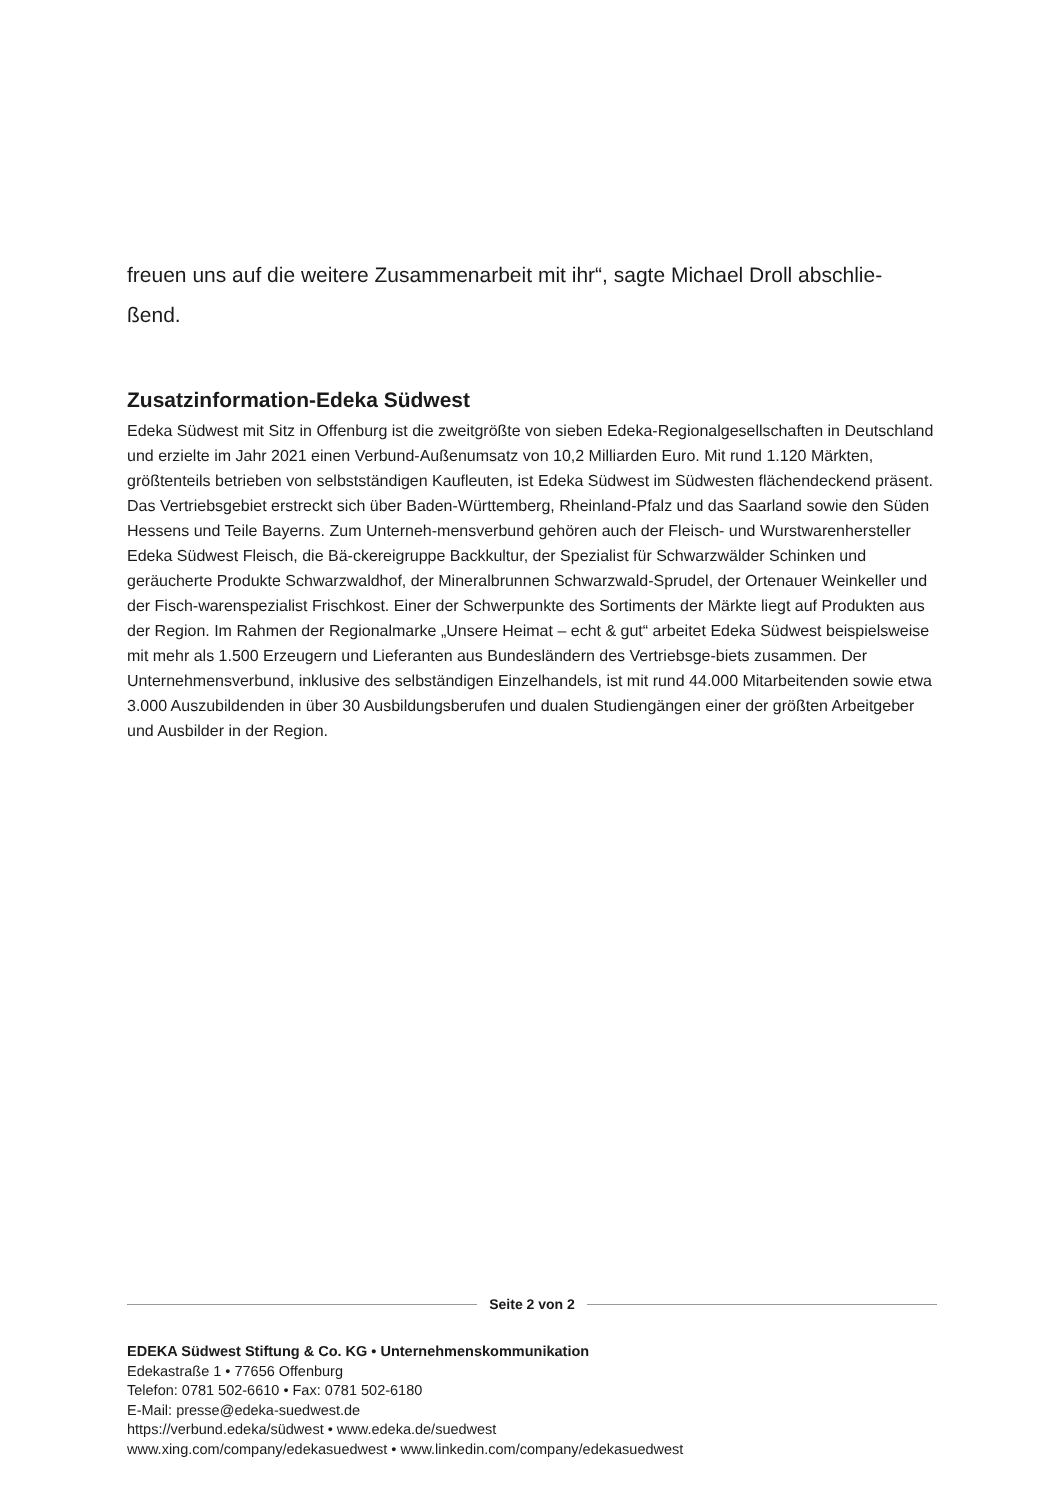freuen uns auf die weitere Zusammenarbeit mit ihr“, sagte Michael Droll abschlie-
ßend.
Zusatzinformation-Edeka Südwest
Edeka Südwest mit Sitz in Offenburg ist die zweitgrößte von sieben Edeka-Regionalgesellschaften in Deutschland und erzielte im Jahr 2021 einen Verbund-Außenumsatz von 10,2 Milliarden Euro. Mit rund 1.120 Märkten, größtenteils betrieben von selbstständigen Kaufleuten, ist Edeka Südwest im Südwesten flächendeckend präsent. Das Vertriebsgebiet erstreckt sich über Baden-Württemberg, Rheinland-Pfalz und das Saarland sowie den Süden Hessens und Teile Bayerns. Zum Unterneh-mensverbund gehören auch der Fleisch- und Wurstwarenhersteller Edeka Südwest Fleisch, die Bä-ckereigruppe Backkultur, der Spezialist für Schwarzwälder Schinken und geräucherte Produkte Schwarzwaldhof, der Mineralbrunnen Schwarzwald-Sprudel, der Ortenauer Weinkeller und der Fisch-warenspezialist Frischkost. Einer der Schwerpunkte des Sortiments der Märkte liegt auf Produkten aus der Region. Im Rahmen der Regionalmarke „Unsere Heimat – echt & gut“ arbeitet Edeka Südwest beispielsweise mit mehr als 1.500 Erzeugern und Lieferanten aus Bundesländern des Vertriebsge-biets zusammen. Der Unternehmensverbund, inklusive des selbständigen Einzelhandels, ist mit rund 44.000 Mitarbeitenden sowie etwa 3.000 Auszubildenden in über 30 Ausbildungsberufen und dualen Studiengängen einer der größten Arbeitgeber und Ausbilder in der Region.
Seite 2 von 2
EDEKA Südwest Stiftung & Co. KG • Unternehmenskommunikation
Edekastraße 1 • 77656 Offenburg
Telefon: 0781 502-6610 • Fax: 0781 502-6180
E-Mail: presse@edeka-suedwest.de
https://verbund.edeka/südwest • www.edeka.de/suedwest
www.xing.com/company/edekasuedwest • www.linkedin.com/company/edekasuedwest